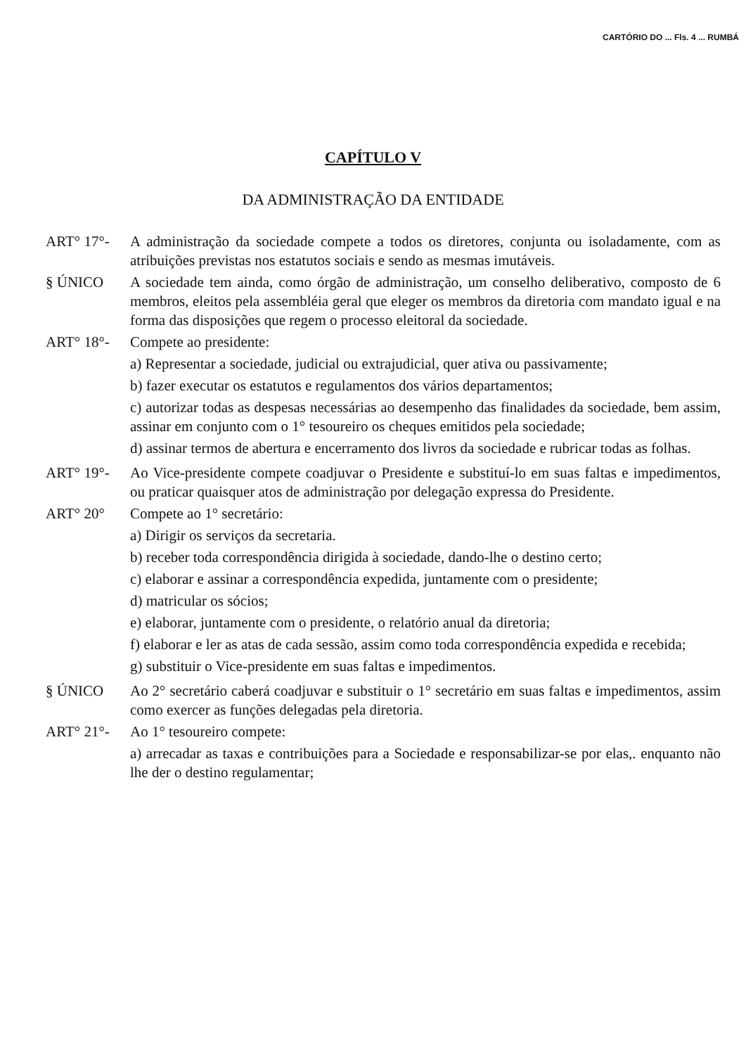CARTÓRIO DO ... Fls. 4 ... RUMBÁ
CAPÍTULO V
DA ADMINISTRAÇÃO DA ENTIDADE
ART° 17°- A administração da sociedade compete a todos os diretores, conjunta ou isoladamente, com as atribuições previstas nos estatutos sociais e sendo as mesmas imutáveis.
§ ÚNICO A sociedade tem ainda, como órgão de administração, um conselho deliberativo, composto de 6 membros, eleitos pela assembléia geral que eleger os membros da diretoria com mandato igual e na forma das disposições que regem o processo eleitoral da sociedade.
ART° 18°- Compete ao presidente:
a) Representar a sociedade, judicial ou extrajudicial, quer ativa ou passivamente;
b) fazer executar os estatutos e regulamentos dos vários departamentos;
c) autorizar todas as despesas necessárias ao desempenho das finalidades da sociedade, bem assim, assinar em conjunto com o 1° tesoureiro os cheques emitidos pela sociedade;
d) assinar termos de abertura e encerramento dos livros da sociedade e rubricar todas as folhas.
ART° 19°- Ao Vice-presidente compete coadjuvar o Presidente e substituí-lo em suas faltas e impedimentos, ou praticar quaisquer atos de administração por delegação expressa do Presidente.
ART° 20° Compete ao 1° secretário:
a) Dirigir os serviços da secretaria.
b) receber toda correspondência dirigida à sociedade, dando-lhe o destino certo;
c) elaborar e assinar a correspondência expedida, juntamente com o presidente;
d) matricular os sócios;
e) elaborar, juntamente com o presidente, o relatório anual da diretoria;
f) elaborar e ler as atas de cada sessão, assim como toda correspondência expedida e recebida;
g) substituir o Vice-presidente em suas faltas e impedimentos.
§ ÚNICO Ao 2° secretário caberá coadjuvar e substituir o 1° secretário em suas faltas e impedimentos, assim como exercer as funções delegadas pela diretoria.
ART° 21°- Ao 1° tesoureiro compete:
a) arrecadar as taxas e contribuições para a Sociedade e responsabilizar-se por elas,. enquanto não lhe der o destino regulamentar;